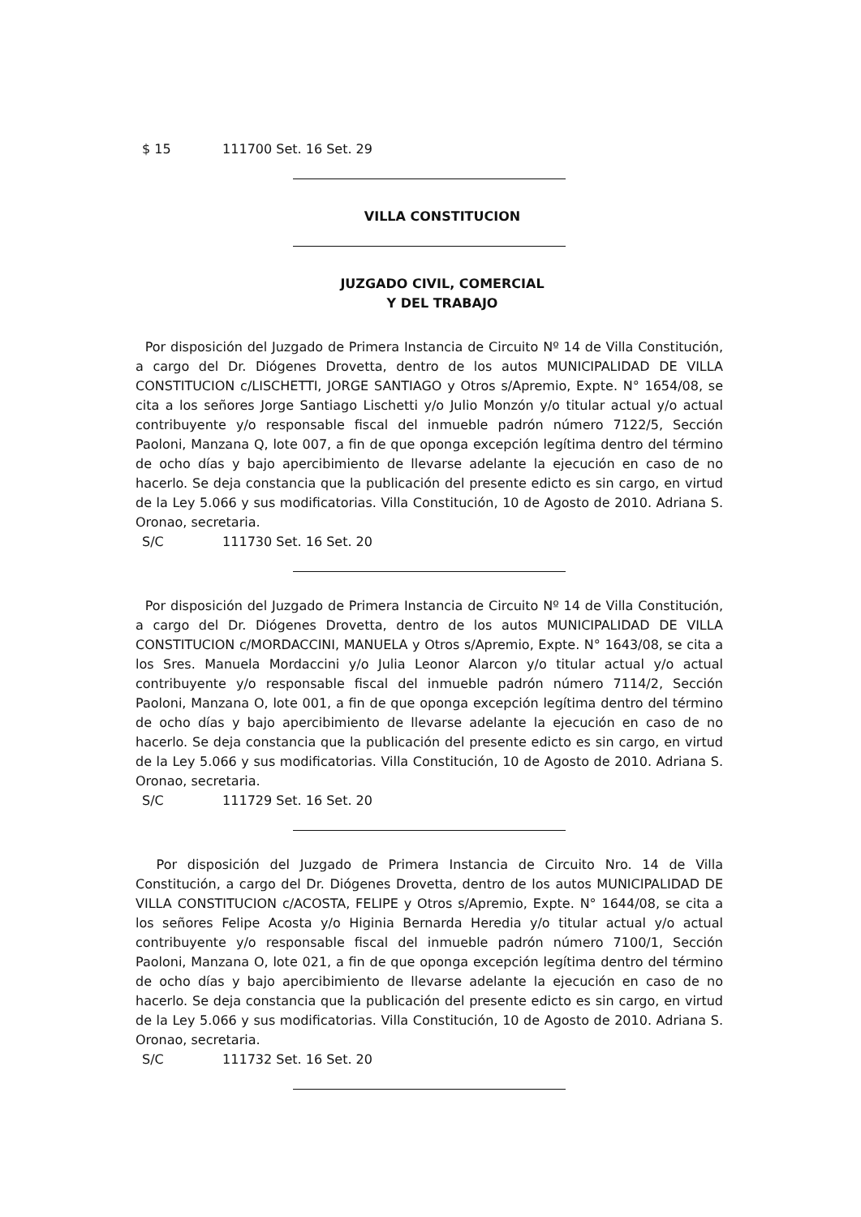$ 15 111700 Set. 16 Set. 29
VILLA CONSTITUCION
JUZGADO CIVIL, COMERCIAL
Y DEL TRABAJO
Por disposición del Juzgado de Primera Instancia de Circuito Nº 14 de Villa Constitución, a cargo del Dr. Diógenes Drovetta, dentro de los autos MUNICIPALIDAD DE VILLA CONSTITUCION c/LISCHETTI, JORGE SANTIAGO y Otros s/Apremio, Expte. N° 1654/08, se cita a los señores Jorge Santiago Lischetti y/o Julio Monzón y/o titular actual y/o actual contribuyente y/o responsable fiscal del inmueble padrón número 7122/5, Sección Paoloni, Manzana Q, lote 007, a fin de que oponga excepción legítima dentro del término de ocho días y bajo apercibimiento de llevarse adelante la ejecución en caso de no hacerlo. Se deja constancia que la publicación del presente edicto es sin cargo, en virtud de la Ley 5.066 y sus modificatorias. Villa Constitución, 10 de Agosto de 2010. Adriana S. Oronao, secretaria.
S/C 111730 Set. 16 Set. 20
Por disposición del Juzgado de Primera Instancia de Circuito Nº 14 de Villa Constitución, a cargo del Dr. Diógenes Drovetta, dentro de los autos MUNICIPALIDAD DE VILLA CONSTITUCION c/MORDACCINI, MANUELA y Otros s/Apremio, Expte. N° 1643/08, se cita a los Sres. Manuela Mordaccini y/o Julia Leonor Alarcon y/o titular actual y/o actual contribuyente y/o responsable fiscal del inmueble padrón número 7114/2, Sección Paoloni, Manzana O, lote 001, a fin de que oponga excepción legítima dentro del término de ocho días y bajo apercibimiento de llevarse adelante la ejecución en caso de no hacerlo. Se deja constancia que la publicación del presente edicto es sin cargo, en virtud de la Ley 5.066 y sus modificatorias. Villa Constitución, 10 de Agosto de 2010. Adriana S. Oronao, secretaria.
S/C 111729 Set. 16 Set. 20
Por disposición del Juzgado de Primera Instancia de Circuito Nro. 14 de Villa Constitución, a cargo del Dr. Diógenes Drovetta, dentro de los autos MUNICIPALIDAD DE VILLA CONSTITUCION c/ACOSTA, FELIPE y Otros s/Apremio, Expte. N° 1644/08, se cita a los señores Felipe Acosta y/o Higinia Bernarda Heredia y/o titular actual y/o actual contribuyente y/o responsable fiscal del inmueble padrón número 7100/1, Sección Paoloni, Manzana O, lote 021, a fin de que oponga excepción legítima dentro del término de ocho días y bajo apercibimiento de llevarse adelante la ejecución en caso de no hacerlo. Se deja constancia que la publicación del presente edicto es sin cargo, en virtud de la Ley 5.066 y sus modificatorias. Villa Constitución, 10 de Agosto de 2010. Adriana S. Oronao, secretaria.
S/C 111732 Set. 16 Set. 20